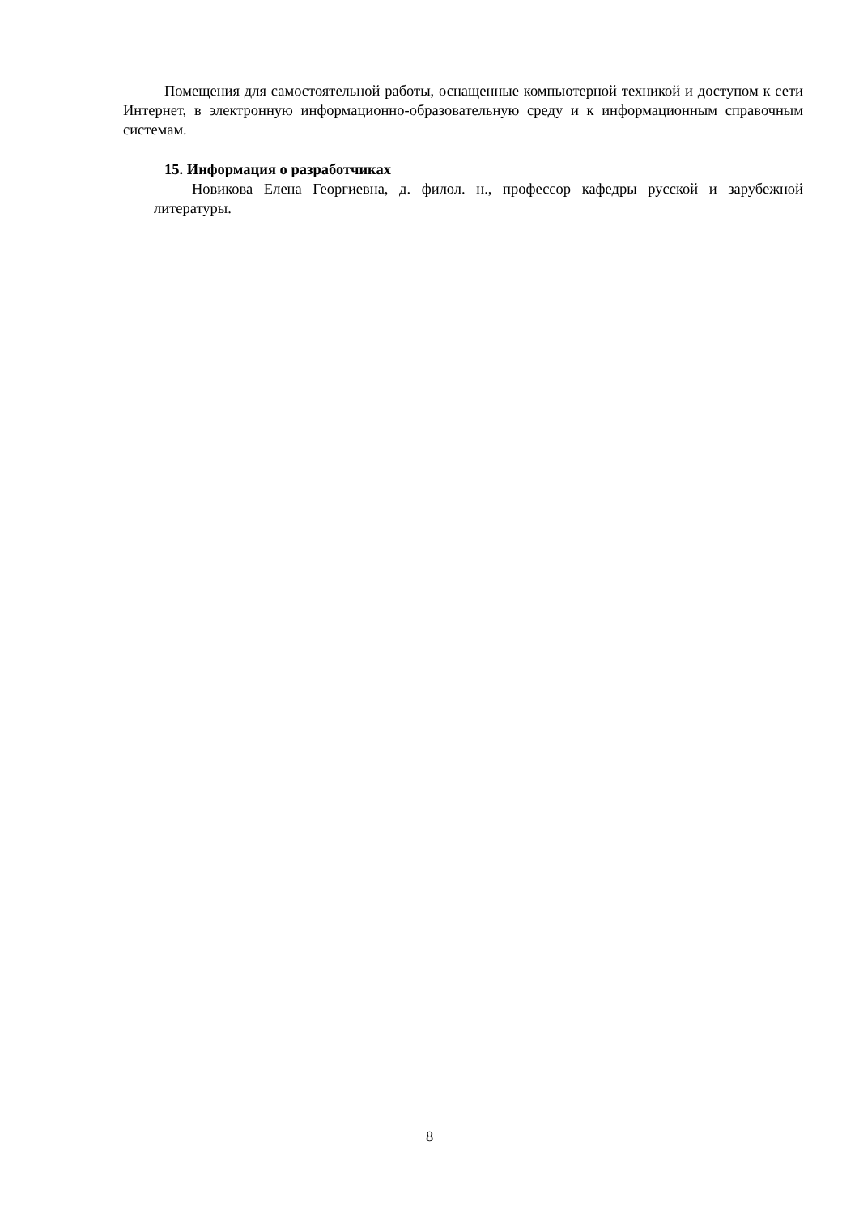Помещения для самостоятельной работы, оснащенные компьютерной техникой и доступом к сети Интернет, в электронную информационно-образовательную среду и к информационным справочным системам.
15. Информация о разработчиках
Новикова Елена Георгиевна, д. филол. н., профессор кафедры русской и зарубежной литературы.
8